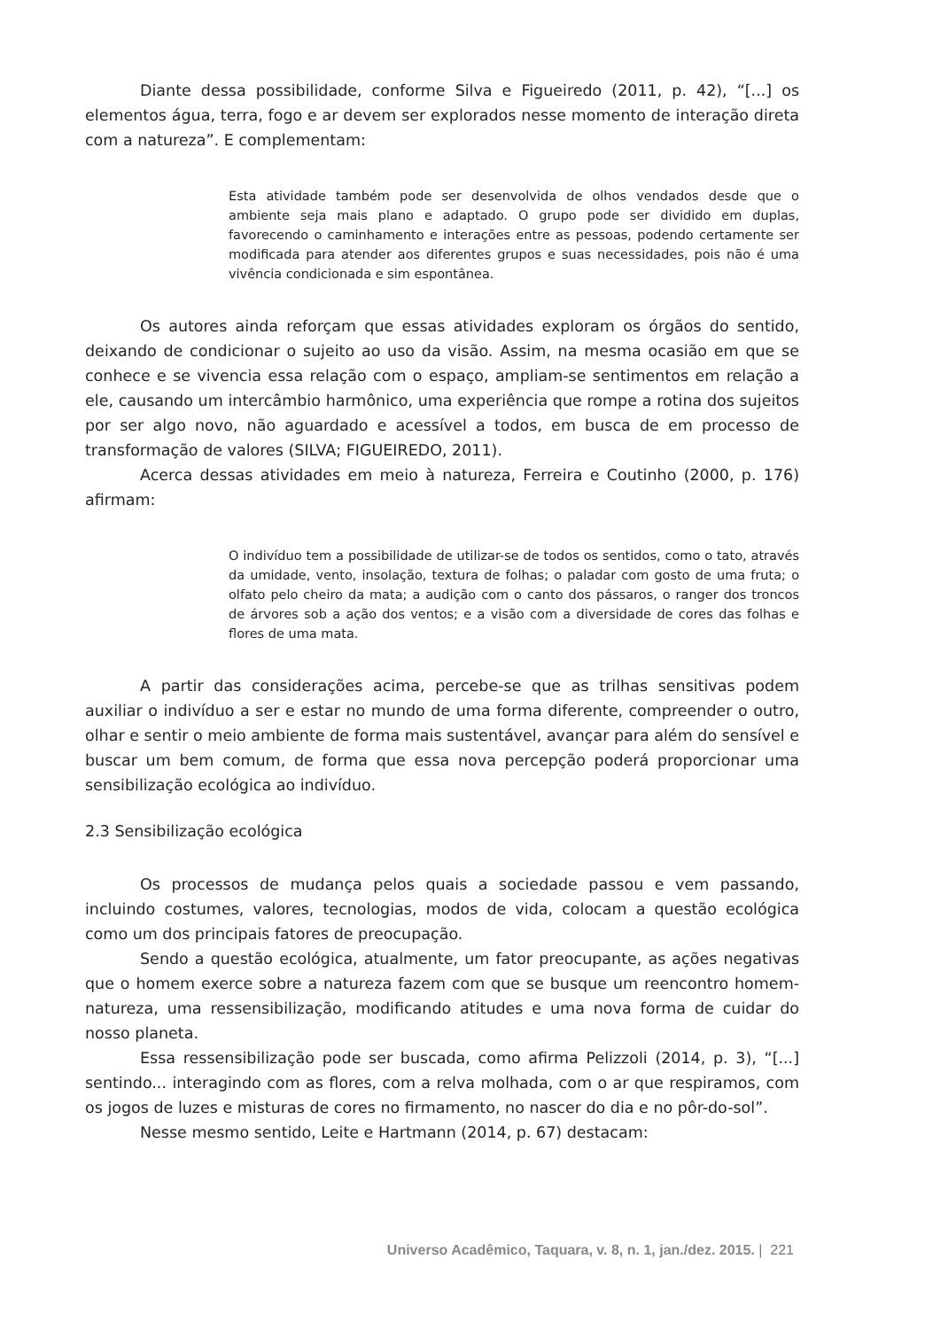Diante dessa possibilidade, conforme Silva e Figueiredo (2011, p. 42), “[...] os elementos água, terra, fogo e ar devem ser explorados nesse momento de interação direta com a natureza”. E complementam:
Esta atividade também pode ser desenvolvida de olhos vendados desde que o ambiente seja mais plano e adaptado. O grupo pode ser dividido em duplas, favorecendo o caminhamento e interações entre as pessoas, podendo certamente ser modificada para atender aos diferentes grupos e suas necessidades, pois não é uma vivência condicionada e sim espontânea.
Os autores ainda reforçam que essas atividades exploram os órgãos do sentido, deixando de condicionar o sujeito ao uso da visão. Assim, na mesma ocasião em que se conhece e se vivencia essa relação com o espaço, ampliam-se sentimentos em relação a ele, causando um intercâmbio harmônico, uma experiência que rompe a rotina dos sujeitos por ser algo novo, não aguardado e acessível a todos, em busca de em processo de transformação de valores (SILVA; FIGUEIREDO, 2011).
Acerca dessas atividades em meio à natureza, Ferreira e Coutinho (2000, p. 176) afirmam:
O indivíduo tem a possibilidade de utilizar-se de todos os sentidos, como o tato, através da umidade, vento, insolação, textura de folhas; o paladar com gosto de uma fruta; o olfato pelo cheiro da mata; a audição com o canto dos pássaros, o ranger dos troncos de árvores sob a ação dos ventos; e a visão com a diversidade de cores das folhas e flores de uma mata.
A partir das considerações acima, percebe-se que as trilhas sensitivas podem auxiliar o indivíduo a ser e estar no mundo de uma forma diferente, compreender o outro, olhar e sentir o meio ambiente de forma mais sustentável, avançar para além do sensível e buscar um bem comum, de forma que essa nova percepção poderá proporcionar uma sensibilização ecológica ao indivíduo.
2.3 Sensibilização ecológica
Os processos de mudança pelos quais a sociedade passou e vem passando, incluindo costumes, valores, tecnologias, modos de vida, colocam a questão ecológica como um dos principais fatores de preocupação.
Sendo a questão ecológica, atualmente, um fator preocupante, as ações negativas que o homem exerce sobre a natureza fazem com que se busque um reencontro homem-natureza, uma ressensibilização, modificando atitudes e uma nova forma de cuidar do nosso planeta.
Essa ressensibilização pode ser buscada, como afirma Pelizzoli (2014, p. 3), “[...] sentindo... interagindo com as flores, com a relva molhada, com o ar que respiramos, com os jogos de luzes e misturas de cores no firmamento, no nascer do dia e no pôr-do-sol”.
Nesse mesmo sentido, Leite e Hartmann (2014, p. 67) destacam:
Universo Acadêmico, Taquara, v. 8, n. 1, jan./dez. 2015. | 221